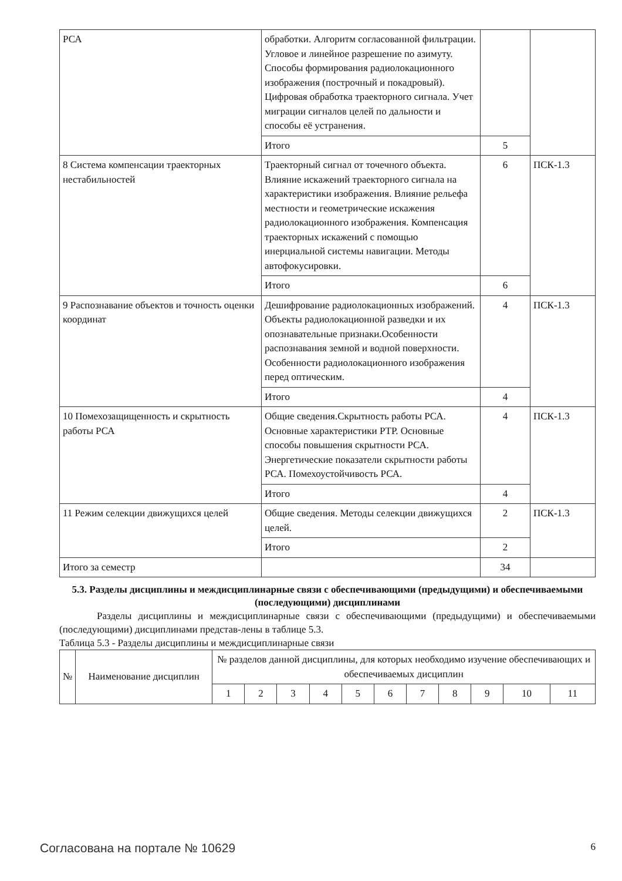| РСА | обработки. Алгоритм согласованной фильтрации. Угловое и линейное разрешение по азимуту. Способы формирования радиолокационного изображения (построчный и покадровый). Цифровая обработка траекторного сигнала. Учет миграции сигналов целей по дальности и способы её устранения. | | |
| | Итого | 5 | |
| 8 Система компенсации траекторных нестабильностей | Траекторный сигнал от точечного объекта. Влияние искажений траекторного сигнала на характеристики изображения. Влияние рельефа местности и геометрические искажения радиолокационного изображения. Компенсация траекторных искажений с помощью инерциальной системы навигации. Методы автофокусировки. | 6 | ПСК-1.3 |
| | Итого | 6 | |
| 9 Распознавание объектов и точность оценки координат | Дешифрование радиолокационных изображений. Объекты радиолокационной разведки и их опознавательные признаки.Особенности распознавания земной и водной поверхности. Особенности радиолокационного изображения перед оптическим. | 4 | ПСК-1.3 |
| | Итого | 4 | |
| 10 Помехозащищенность и скрытность работы РСА | Общие сведения.Скрытность работы РСА. Основные характеристики РТР. Основные способы повышения скрытности РСА. Энергетические показатели скрытности работы РСА. Помехоустойчивость РСА. | 4 | ПСК-1.3 |
| | Итого | 4 | |
| 11 Режим селекции движущихся целей | Общие сведения. Методы селекции движущихся целей. | 2 | ПСК-1.3 |
| | Итого | 2 | |
| Итого за семестр | | 34 | |
5.3. Разделы дисциплины и междисциплинарные связи с обеспечивающими (предыдущими) и обеспечиваемыми (последующими) дисциплинами
Разделы дисциплины и междисциплинарные связи с обеспечивающими (предыдущими) и обеспечиваемыми (последующими) дисциплинами представ-лены в таблице 5.3.
Таблица 5.3 - Разделы дисциплины и междисциплинарные связи
| № | Наименование дисциплин | № разделов данной дисциплины, для которых необходимо изучение обеспечивающих и обеспечиваемых дисциплин | | | | | | | | | | |
| --- | --- | --- | --- | --- | --- | --- | --- | --- | --- | --- | --- | --- |
| | | 1 | 2 | 3 | 4 | 5 | 6 | 7 | 8 | 9 | 10 | 11 |
Согласована на портале № 10629 6